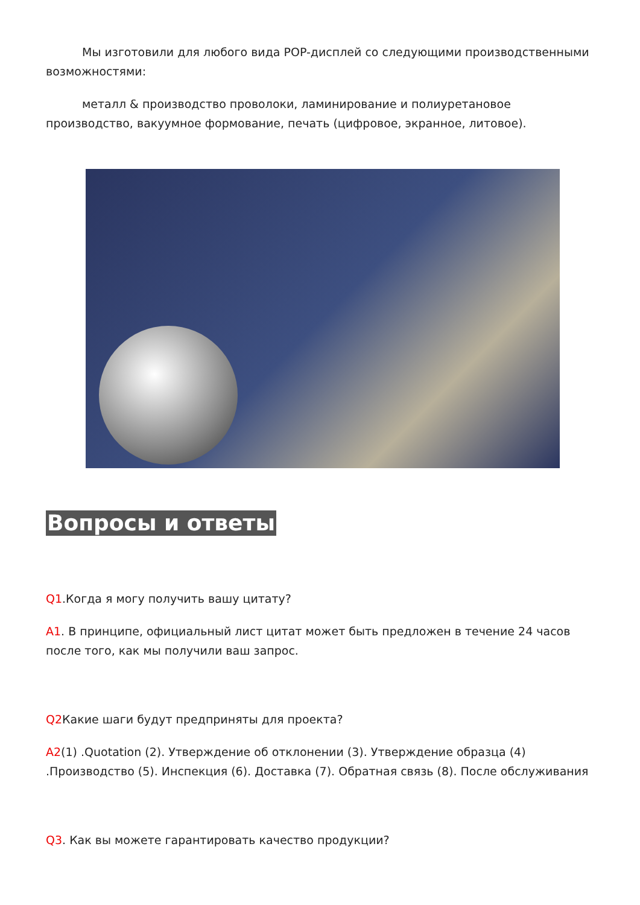Мы изготовили для любого вида POP-дисплей со следующими производственными возможностями:
металл & производство проволоки, ламинирование и полиуретановое производство, вакуумное формование, печать (цифровое, экранное, литовое).
Вопросы и ответы
Q1.Когда я могу получить вашу цитату?
A1. В принципе, официальный лист цитат может быть предложен в течение 24 часов после того, как мы получили ваш запрос.
Q2 Какие шаги будут предприняты для проекта?
A2(1) .Quotation (2). Утверждение об отклонении (3). Утверждение образца (4) .Производство (5). Инспекция (6). Доставка (7). Обратная связь (8). После обслуживания
Q3. Как вы можете гарантировать качество продукции?